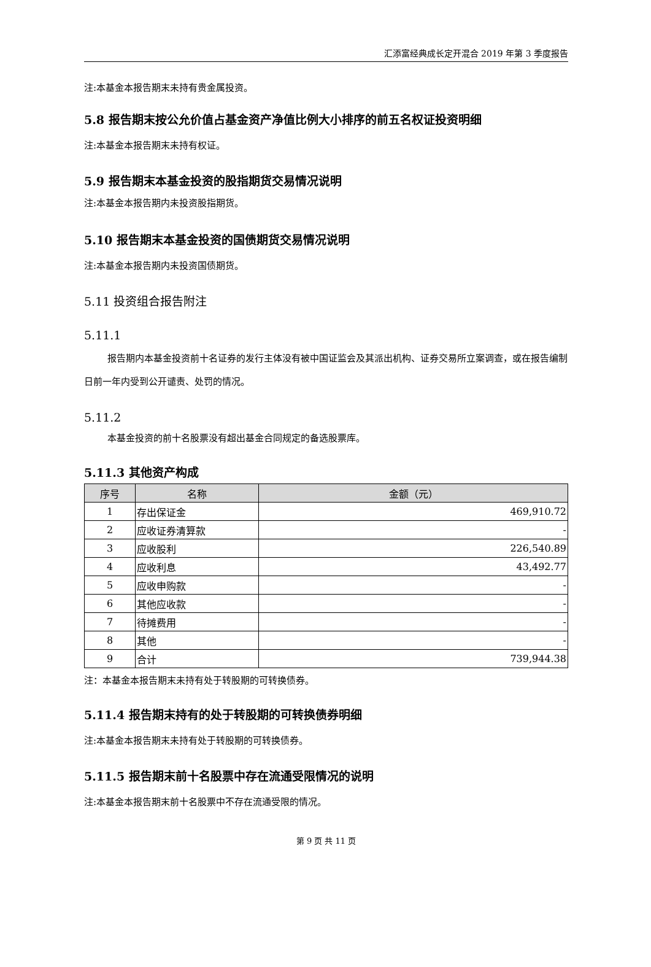汇添富经典成长定开混合 2019 年第 3 季度报告
注:本基金本报告期末未持有贵金属投资。
5.8 报告期末按公允价值占基金资产净值比例大小排序的前五名权证投资明细
注:本基金本报告期末未持有权证。
5.9 报告期末本基金投资的股指期货交易情况说明
注:本基金本报告期内未投资股指期货。
5.10 报告期末本基金投资的国债期货交易情况说明
注:本基金本报告期内未投资国债期货。
5.11 投资组合报告附注
5.11.1
报告期内本基金投资前十名证券的发行主体没有被中国证监会及其派出机构、证券交易所立案调查，或在报告编制日前一年内受到公开谴责、处罚的情况。
5.11.2
本基金投资的前十名股票没有超出基金合同规定的备选股票库。
5.11.3 其他资产构成
| 序号 | 名称 | 金额（元） |
| --- | --- | --- |
| 1 | 存出保证金 | 469,910.72 |
| 2 | 应收证券清算款 | - |
| 3 | 应收股利 | 226,540.89 |
| 4 | 应收利息 | 43,492.77 |
| 5 | 应收申购款 | - |
| 6 | 其他应收款 | - |
| 7 | 待摊费用 | - |
| 8 | 其他 | - |
| 9 | 合计 | 739,944.38 |
注：本基金本报告期末未持有处于转股期的可转换债券。
5.11.4 报告期末持有的处于转股期的可转换债券明细
注:本基金本报告期末未持有处于转股期的可转换债券。
5.11.5 报告期末前十名股票中存在流通受限情况的说明
注:本基金本报告期末前十名股票中不存在流通受限的情况。
第 9 页 共 11 页